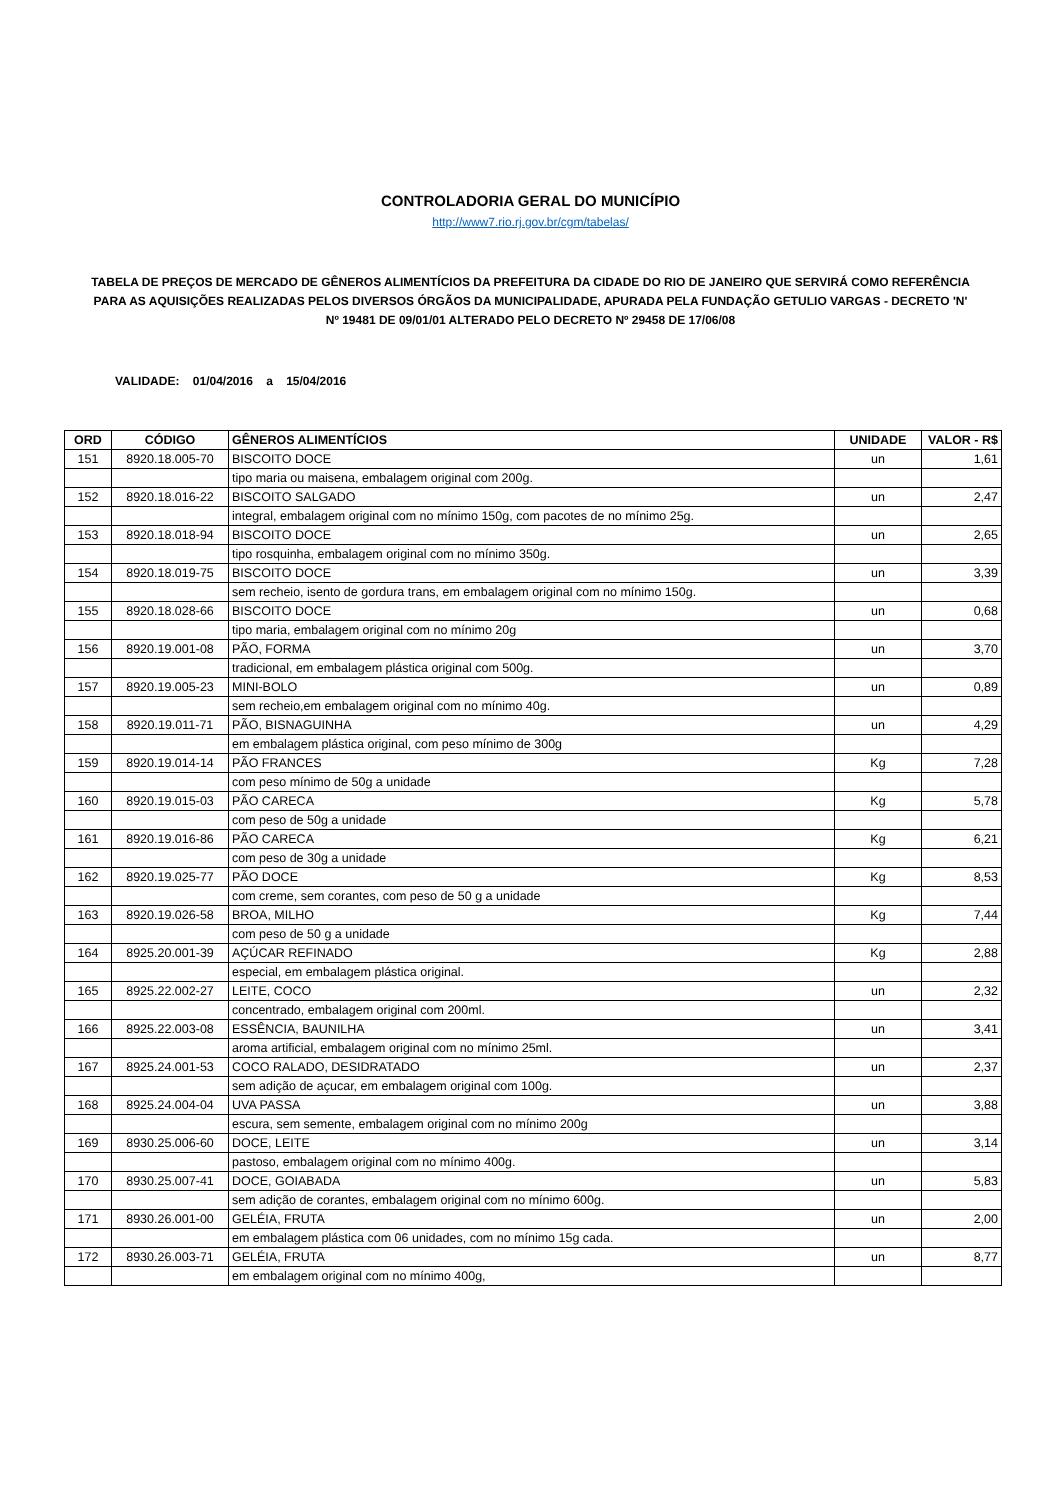CONTROLADORIA GERAL DO MUNICÍPIO
http://www7.rio.rj.gov.br/cgm/tabelas/
TABELA DE PREÇOS DE MERCADO DE GÊNEROS ALIMENTÍCIOS DA PREFEITURA DA CIDADE DO RIO DE JANEIRO QUE SERVIRÁ COMO REFERÊNCIA PARA AS AQUISIÇÕES REALIZADAS PELOS DIVERSOS ÓRGÃOS DA MUNICIPALIDADE, APURADA PELA FUNDAÇÃO GETULIO VARGAS - DECRETO 'N' Nº 19481 DE 09/01/01 ALTERADO PELO DECRETO Nº 29458 DE 17/06/08
VALIDADE: 01/04/2016 a 15/04/2016
| ORD | CÓDIGO | GÊNEROS ALIMENTÍCIOS | UNIDADE | VALOR - R$ |
| --- | --- | --- | --- | --- |
| 151 | 8920.18.005-70 | BISCOITO DOCE | un | 1,61 |
| | | tipo maria ou maisena, embalagem original com 200g. | | |
| 152 | 8920.18.016-22 | BISCOITO SALGADO | un | 2,47 |
| | | integral, embalagem original com no mínimo 150g, com pacotes de no mínimo 25g. | | |
| 153 | 8920.18.018-94 | BISCOITO DOCE | un | 2,65 |
| | | tipo rosquinha, embalagem original com no mínimo 350g. | | |
| 154 | 8920.18.019-75 | BISCOITO DOCE | un | 3,39 |
| | | sem recheio, isento de gordura trans, em embalagem original com no mínimo 150g. | | |
| 155 | 8920.18.028-66 | BISCOITO DOCE | un | 0,68 |
| | | tipo maria, embalagem original com no mínimo 20g | | |
| 156 | 8920.19.001-08 | PÃO, FORMA | un | 3,70 |
| | | tradicional, em embalagem plástica original com 500g. | | |
| 157 | 8920.19.005-23 | MINI-BOLO | un | 0,89 |
| | | sem recheio,em embalagem original com no mínimo 40g. | | |
| 158 | 8920.19.011-71 | PÃO, BISNAGUINHA | un | 4,29 |
| | | em embalagem plástica original, com peso mínimo de 300g | | |
| 159 | 8920.19.014-14 | PÃO FRANCES | Kg | 7,28 |
| | | com peso mínimo de 50g a unidade | | |
| 160 | 8920.19.015-03 | PÃO CARECA | Kg | 5,78 |
| | | com peso de 50g a unidade | | |
| 161 | 8920.19.016-86 | PÃO CARECA | Kg | 6,21 |
| | | com peso de 30g a unidade | | |
| 162 | 8920.19.025-77 | PÃO DOCE | Kg | 8,53 |
| | | com creme, sem corantes, com peso de 50 g a unidade | | |
| 163 | 8920.19.026-58 | BROA, MILHO | Kg | 7,44 |
| | | com peso de 50 g a unidade | | |
| 164 | 8925.20.001-39 | AÇÚCAR REFINADO | Kg | 2,88 |
| | | especial, em embalagem plástica original. | | |
| 165 | 8925.22.002-27 | LEITE, COCO | un | 2,32 |
| | | concentrado, embalagem original com 200ml. | | |
| 166 | 8925.22.003-08 | ESSÊNCIA, BAUNILHA | un | 3,41 |
| | | aroma artificial, embalagem original com no mínimo 25ml. | | |
| 167 | 8925.24.001-53 | COCO RALADO, DESIDRATADO | un | 2,37 |
| | | sem adição de açucar, em embalagem original com 100g. | | |
| 168 | 8925.24.004-04 | UVA PASSA | un | 3,88 |
| | | escura, sem semente, embalagem original com no mínimo 200g | | |
| 169 | 8930.25.006-60 | DOCE, LEITE | un | 3,14 |
| | | pastoso, embalagem original com no mínimo 400g. | | |
| 170 | 8930.25.007-41 | DOCE, GOIABADA | un | 5,83 |
| | | sem adição de corantes, embalagem original com no mínimo 600g. | | |
| 171 | 8930.26.001-00 | GELÉIA, FRUTA | un | 2,00 |
| | | em embalagem plástica com 06 unidades, com no mínimo 15g cada. | | |
| 172 | 8930.26.003-71 | GELÉIA, FRUTA | un | 8,77 |
| | | em embalagem original com no mínimo 400g, | | |